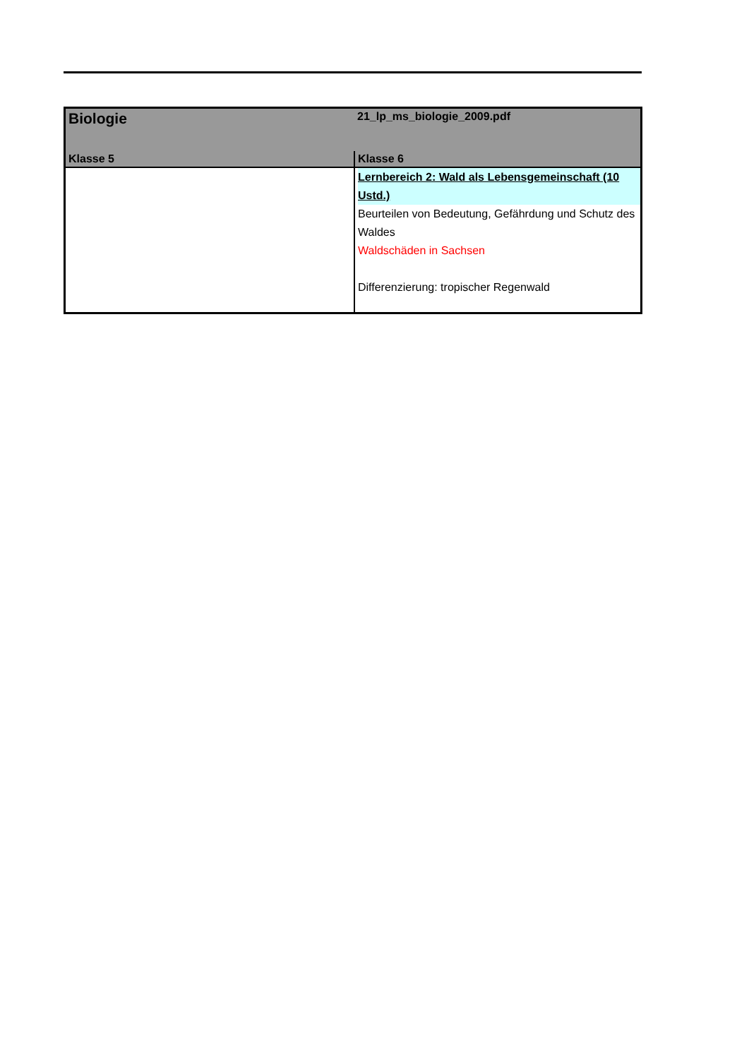| Biologie | 21_lp_ms_biologie_2009.pdf |
| Klasse 5 | Klasse 6 |
| | Lernbereich 2: Wald als Lebensgemeinschaft (10 Ustd.) Beurteilen von Bedeutung, Gefährdung und Schutz des Waldes Waldschäden in Sachsen Differenzierung: tropischer Regenwald |